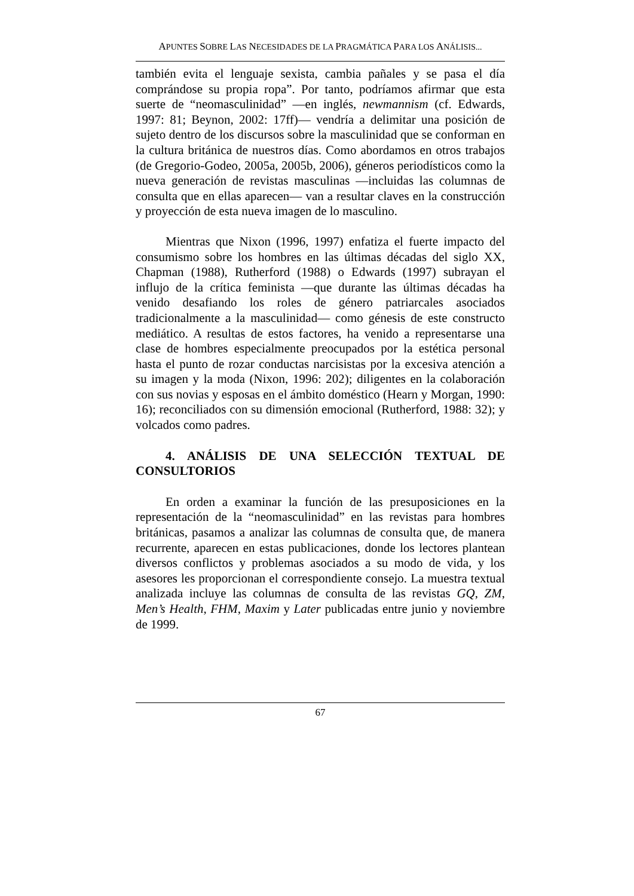APUNTES SOBRE LAS NECESIDADES DE LA PRAGMÁTICA PARA LOS ANÁLISIS...
también evita el lenguaje sexista, cambia pañales y se pasa el día comprándose su propia ropa”. Por tanto, podríamos afirmar que esta suerte de “neomasculinidad” —en inglés, newmannism (cf. Edwards, 1997: 81; Beynon, 2002: 17ff)— vendría a delimitar una posición de sujeto dentro de los discursos sobre la masculinidad que se conforman en la cultura británica de nuestros días. Como abordamos en otros trabajos (de Gregorio-Godeo, 2005a, 2005b, 2006), géneros periodísticos como la nueva generación de revistas masculinas —incluidas las columnas de consulta que en ellas aparecen— van a resultar claves en la construcción y proyección de esta nueva imagen de lo masculino.
Mientras que Nixon (1996, 1997) enfatiza el fuerte impacto del consumismo sobre los hombres en las últimas décadas del siglo XX, Chapman (1988), Rutherford (1988) o Edwards (1997) subrayan el influjo de la crítica feminista —que durante las últimas décadas ha venido desafiando los roles de género patriarcales asociados tradicionalmente a la masculinidad— como génesis de este constructo mediático. A resultas de estos factores, ha venido a representarse una clase de hombres especialmente preocupados por la estética personal hasta el punto de rozar conductas narcisistas por la excesiva atención a su imagen y la moda (Nixon, 1996: 202); diligentes en la colaboración con sus novias y esposas en el ámbito doméstico (Hearn y Morgan, 1990: 16); reconciliados con su dimensión emocional (Rutherford, 1988: 32); y volcados como padres.
4. ANÁLISIS DE UNA SELECCIÓN TEXTUAL DE CONSULTORIOS
En orden a examinar la función de las presuposiciones en la representación de la “neomasculinidad” en las revistas para hombres británicas, pasamos a analizar las columnas de consulta que, de manera recurrente, aparecen en estas publicaciones, donde los lectores plantean diversos conflictos y problemas asociados a su modo de vida, y los asesores les proporcionan el correspondiente consejo. La muestra textual analizada incluye las columnas de consulta de las revistas GQ, ZM, Men’s Health, FHM, Maxim y Later publicadas entre junio y noviembre de 1999.
67